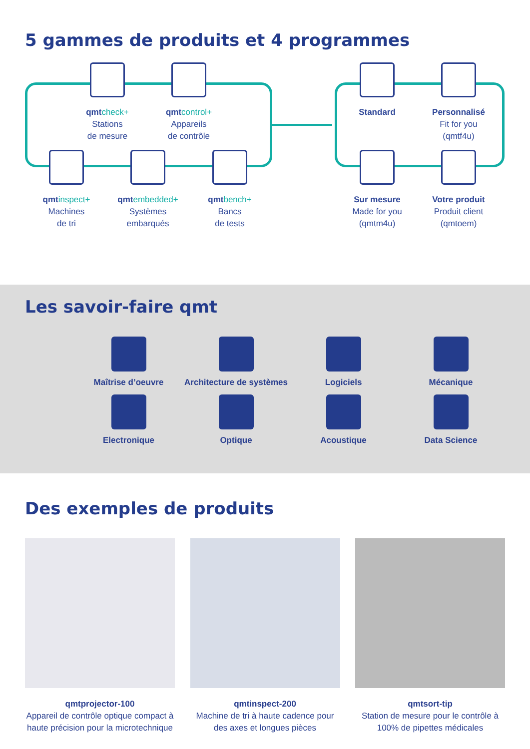5 gammes de produits et 4 programmes
qmt check+
Stations
de mesure
qmt control+
Appareils
de contrôle
Standard
Personnalisé
Fit for you
(qmtf4u)
qmt inspect+
Machines
de tri
qmt embedded+
Systèmes
embarqués
qmt bench+
Bancs
de tests
Sur mesure
Made for you
(qmtm4u)
Votre produit
Produit client
(qmtoem)
Les savoir-faire qmt
Maîtrise d’oeuvre
Architecture de systèmes
Logiciels
Mécanique
Electronique
Optique
Acoustique
Data Science
Des exemples de produits
qmtprojector-100
Appareil de contrôle optique compact à haute précision pour la microtechnique
qmtinspect-200
Machine de tri à haute cadence pour des axes et longues pièces
qmtsort-tip
Station de mesure pour le contrôle à 100% de pipettes médicales